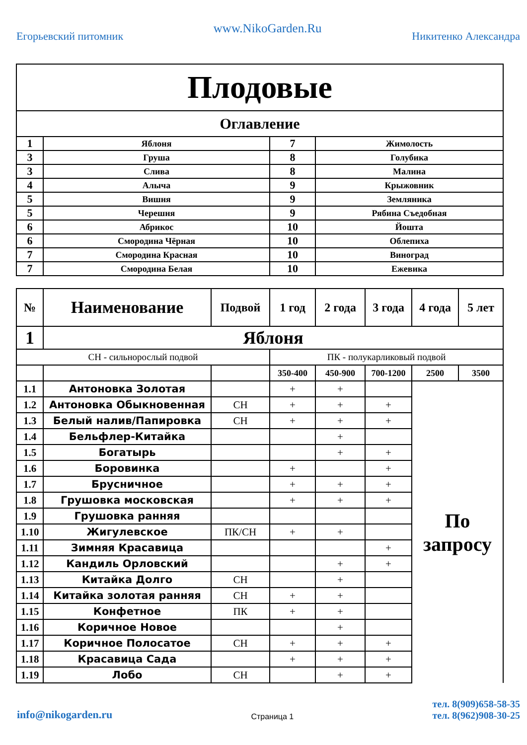Егорьевский питомник
www.NikoGarden.Ru
Никитенко Александра
| Плодовые | | | |
| Оглавление | | | |
| 1 | Яблоня | 7 | Жимолость |
| 3 | Груша | 8 | Голубика |
| 3 | Слива | 8 | Малина |
| 4 | Алыча | 9 | Крыжовник |
| 5 | Вишня | 9 | Земляника |
| 5 | Черешня | 9 | Рябина Съедобная |
| 6 | Абрикос | 10 | Йошта |
| 6 | Смородина Чёрная | 10 | Облепиха |
| 7 | Смородина Красная | 10 | Виноград |
| 7 | Смородина Белая | 10 | Ежевика |
| № | Наименование | Подвой | 1 год | 2 года | 3 года | 4 года | 5 лет |
| --- | --- | --- | --- | --- | --- | --- | --- |
| 1 | Яблоня | | | | | | |
| СН - сильнорослый подвой | | | ПК - полукарликовый подвой | | | | |
| | | | 350-400 | 450-900 | 700-1200 | 2500 | 3500 |
| 1.1 | Антоновка Золотая | | + | + | | По запросу | |
| 1.2 | Антоновка Обыкновенная | СН | + | + | + | | |
| 1.3 | Белый налив/Папировка | СН | + | + | + | | |
| 1.4 | Бельфлер-Китайка | | | + | | | |
| 1.5 | Богатырь | | | + | + | | |
| 1.6 | Боровинка | | + | | + | | |
| 1.7 | Брусничное | | + | + | + | | |
| 1.8 | Грушовка московская | | + | + | + | | |
| 1.9 | Грушовка ранняя | | | | | | |
| 1.10 | Жигулевское | ПК/СН | + | + | | | |
| 1.11 | Зимняя Красавица | | | | + | | |
| 1.12 | Кандиль Орловский | | | + | + | | |
| 1.13 | Китайка Долго | СН | | + | | | |
| 1.14 | Китайка золотая ранняя | СН | + | + | | | |
| 1.15 | Конфетное | ПК | + | + | | | |
| 1.16 | Коричное Новое | | | + | | | |
| 1.17 | Коричное Полосатое | СН | + | + | + | | |
| 1.18 | Красавица Сада | | + | + | + | | |
| 1.19 | Лобо | СН | | + | + | | |
info@nikogarden.ru
Страница 1
тел. 8(909)658-58-35
тел. 8(962)908-30-25